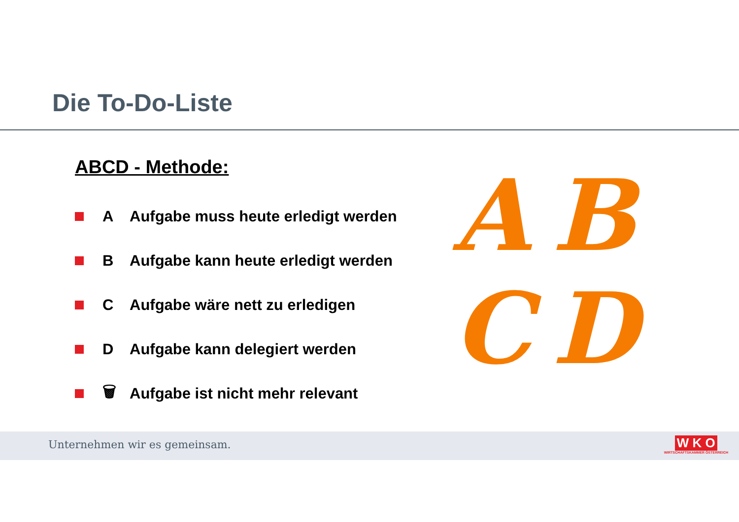Die To-Do-Liste
ABCD - Methode:
A Aufgabe muss heute erledigt werden
B Aufgabe kann heute erledigt werden
C Aufgabe wäre nett zu erledigen
D Aufgabe kann delegiert werden
🗑 Aufgabe ist nicht mehr relevant
ABCD
Unternehmen wir es gemeinsam.
W K O
WIRTSCHAFTSKAMMER ÖSTERREICH